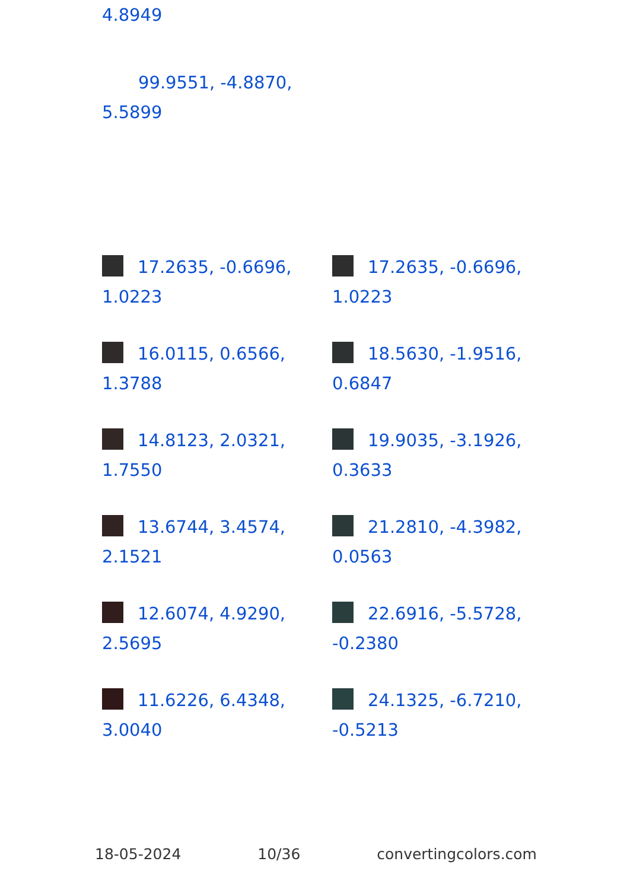4.8949
99.9551, -4.8870,
5.5899
17.2635, -0.6696, 1.0223
17.2635, -0.6696, 1.0223
16.0115, 0.6566, 1.3788
18.5630, -1.9516, 0.6847
14.8123, 2.0321, 1.7550
19.9035, -3.1926, 0.3633
13.6744, 3.4574, 2.1521
21.2810, -4.3982, 0.0563
12.6074, 4.9290, 2.5695
22.6916, -5.5728, -0.2380
11.6226, 6.4348, 3.0040
24.1325, -6.7210, -0.5213
18-05-2024 10/36 convertingcolors.com